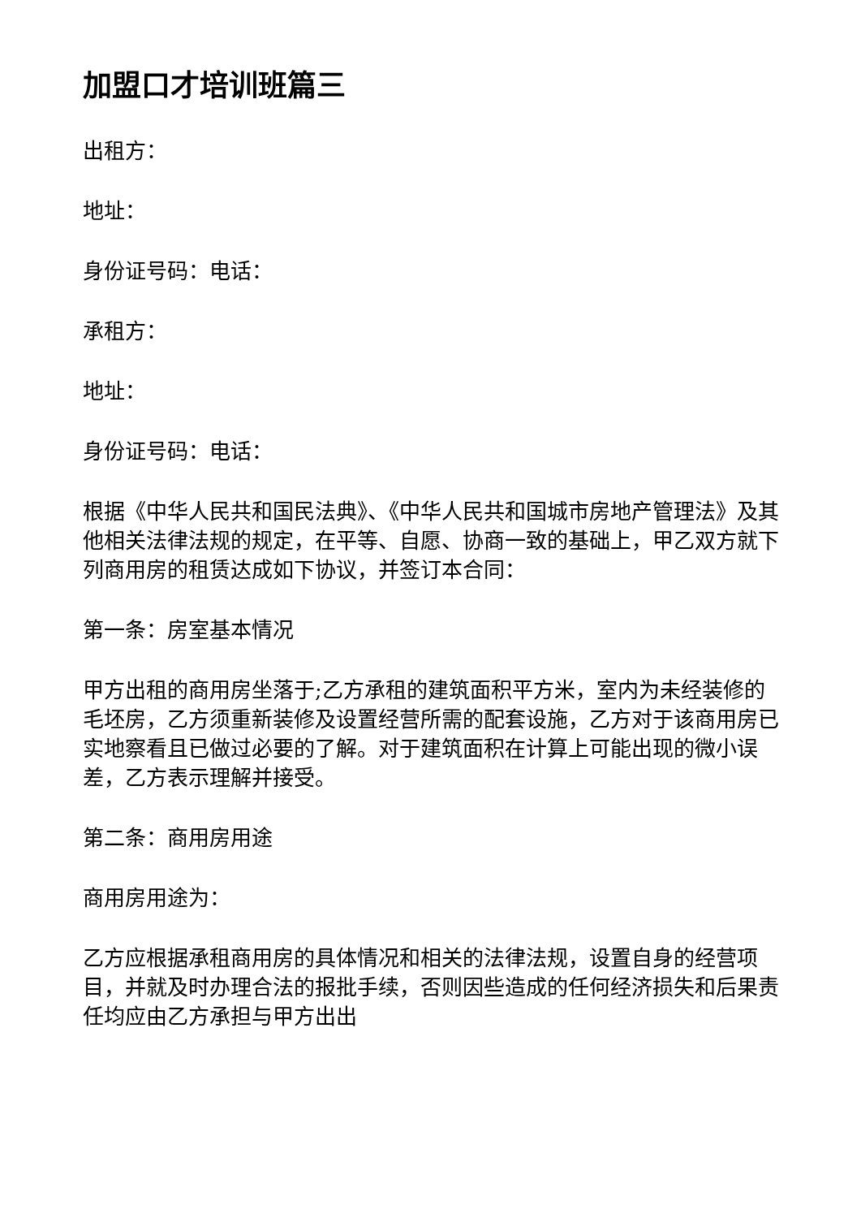加盟口才培训班篇三
出租方：
地址：
身份证号码：电话：
承租方：
地址：
身份证号码：电话：
根据《中华人民共和国民法典》、《中华人民共和国城市房地产管理法》及其他相关法律法规的规定，在平等、自愿、协商一致的基础上，甲乙双方就下列商用房的租赁达成如下协议，并签订本合同：
第一条：房室基本情况
甲方出租的商用房坐落于;乙方承租的建筑面积平方米，室内为未经装修的毛坯房，乙方须重新装修及设置经营所需的配套设施，乙方对于该商用房已实地察看且已做过必要的了解。对于建筑面积在计算上可能出现的微小误差，乙方表示理解并接受。
第二条：商用房用途
商用房用途为：
乙方应根据承租商用房的具体情况和相关的法律法规，设置自身的经营项目，并就及时办理合法的报批手续，否则因些造成的任何经济损失和后果责任均应由乙方承担与甲方出出